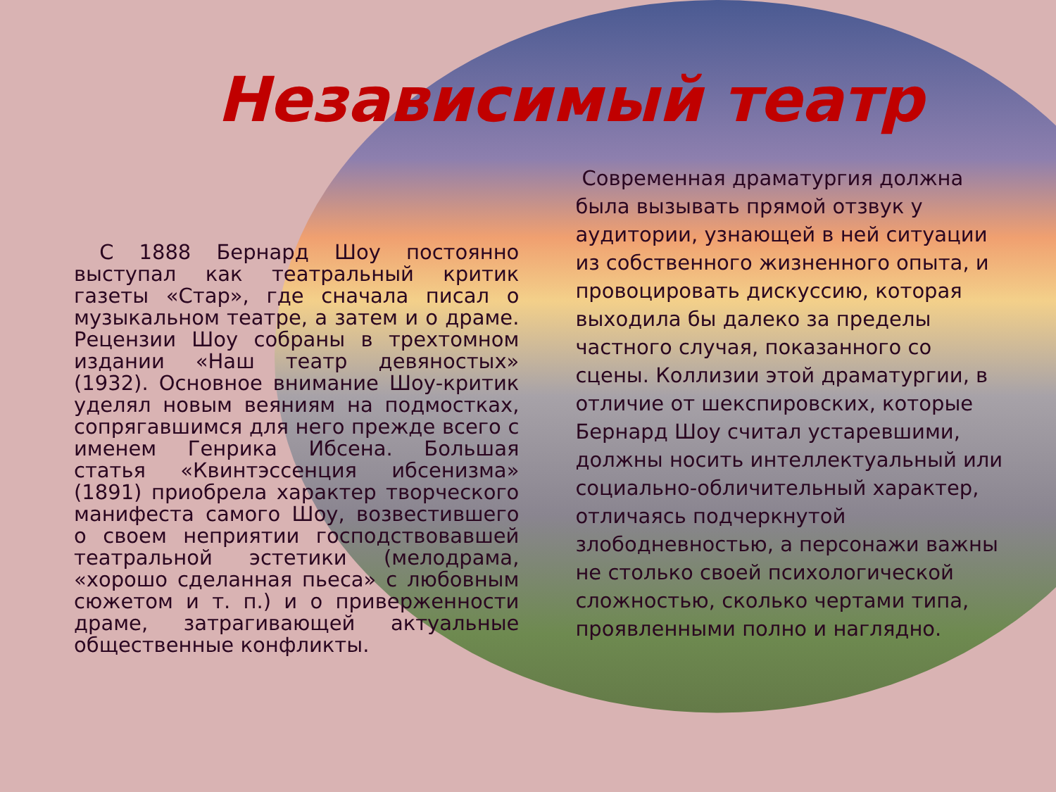Независимый театр
С 1888 Бернард Шоу постоянно выступал как театральный критик газеты «Стар», где сначала писал о музыкальном театре, а затем и о драме. Рецензии Шоу собраны в трехтомном издании «Наш театр девяностых» (1932). Основное внимание Шоу-критик уделял новым веяниям на подмостках, сопрягавшимся для него прежде всего с именем Генрика Ибсена. Большая статья «Квинтэссенция ибсенизма» (1891) приобрела характер творческого манифеста самого Шоу, возвестившего о своем неприятии господствовавшей театральной эстетики (мелодрама, «хорошо сделанная пьеса» с любовным сюжетом и т. п.) и о приверженности драме, затрагивающей актуальные общественные конфликты.
Современная драматургия должна была вызывать прямой отзвук у аудитории, узнающей в ней ситуации из собственного жизненного опыта, и провоцировать дискуссию, которая выходила бы далеко за пределы частного случая, показанного со сцены. Коллизии этой драматургии, в отличие от шекспировских, которые Бернард Шоу считал устаревшими, должны носить интеллектуальный или социально-обличительный характер, отличаясь подчеркнутой злободневностью, а персонажи важны не столько своей психологической сложностью, сколько чертами типа, проявленными полно и наглядно.